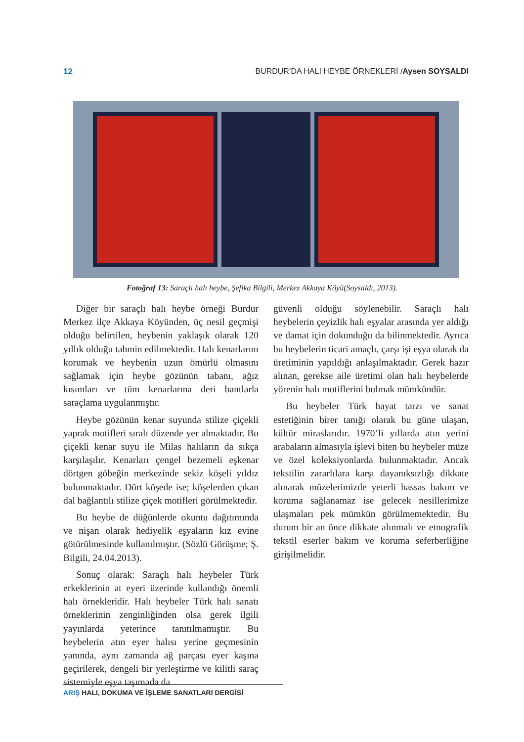12 BURDUR’DA HALI HEYBE ÖRNEKLERİ /Aysen SOYSALDI
Fotoğraf 13: Saraçlı halı heybe, Şefika Bilgili, Merkez Akkaya Köyü(Soysaldı, 2013).
Diğer bir saraçlı halı heybe örneği Burdur Merkez ilçe Akkaya Köyünden, üç nesil geçmişi olduğu belirtilen, heybenin yaklaşık olarak 120 yıllık olduğu tahmin edilmektedir. Halı kenarlarını korumak ve heybenin uzun ömürlü olmasını sağlamak için heybe gözünün tabanı, ağız kısımları ve tüm kenarlarına deri bantlarla saraçlama uygulanmıştır.
Heybe gözünün kenar suyunda stilize çiçekli yaprak motifleri sıralı düzende yer almaktadır. Bu çiçekli kenar suyu ile Milas halıların da sıkça karşılaşılır. Kenarları çengel bezemeli eşkenar dörtgen göbeğin merkezinde sekiz köşeli yıldız bulunmaktadır. Dört köşede ise; köşelerden çıkan dal bağlantılı stilize çiçek motifleri görülmektedir.
Bu heybe de düğünlerde okuntu dağıtımında ve nişan olarak hediyelik eşyaların kız evine götürülmesinde kullanılmıştır. (Sözlü Görüşme; Ş. Bilgili, 24.04.2013).
Sonuç olarak: Saraçlı halı heybeler Türk erkeklerinin at eyeri üzerinde kullandığı önemli halı örnekleridir. Halı heybeler Türk halı sanatı örneklerinin zenginliğinden olsa gerek ilgili yayınlarda yeterince tanıtılmamıştır. Bu heybelerin atın eyer halısı yerine geçmesinin yanında, aynı zamanda ağ parçası eyer kaşına geçirilerek, dengeli bir yerleştirme ve kilitli saraç sistemiyle eşya taşımada da
güvenli olduğu söylenebilir. Saraçlı halı heybelerin çeyizlik halı eşyalar arasında yer aldığı ve damat için dokunduğu da bilinmektedir. Ayrıca bu heybelerin ticari amaçlı, çarşı işi eşya olarak da üretiminin yapıldığı anlaşılmaktadır. Gerek hazır alınan, gerekse aile üretimi olan halı heybelerde yörenin halı motiflerini bulmak mümkündür.
Bu heybeler Türk hayat tarzı ve sanat estetiğinin birer tanığı olarak bu güne ulaşan, kültür miraslarıdır. 1970’li yıllarda atın yerini arabaların almasıyla işlevi biten bu heybeler müze ve özel koleksiyonlarda bulunmaktadır. Ancak tekstilin zararlılara karşı dayanıksızlığı dikkate alınarak müzelerimizde yeterli hassas bakım ve koruma sağlanamaz ise gelecek nesillerimize ulaşmaları pek mümkün görülmemektedir. Bu durum bir an önce dikkate alınmalı ve etnografik tekstil eserler bakım ve koruma seferberliğine girişilmelidir.
ARIŞ HALI, DOKUMA VE İŞLEME SANATLARI DERGİSİ